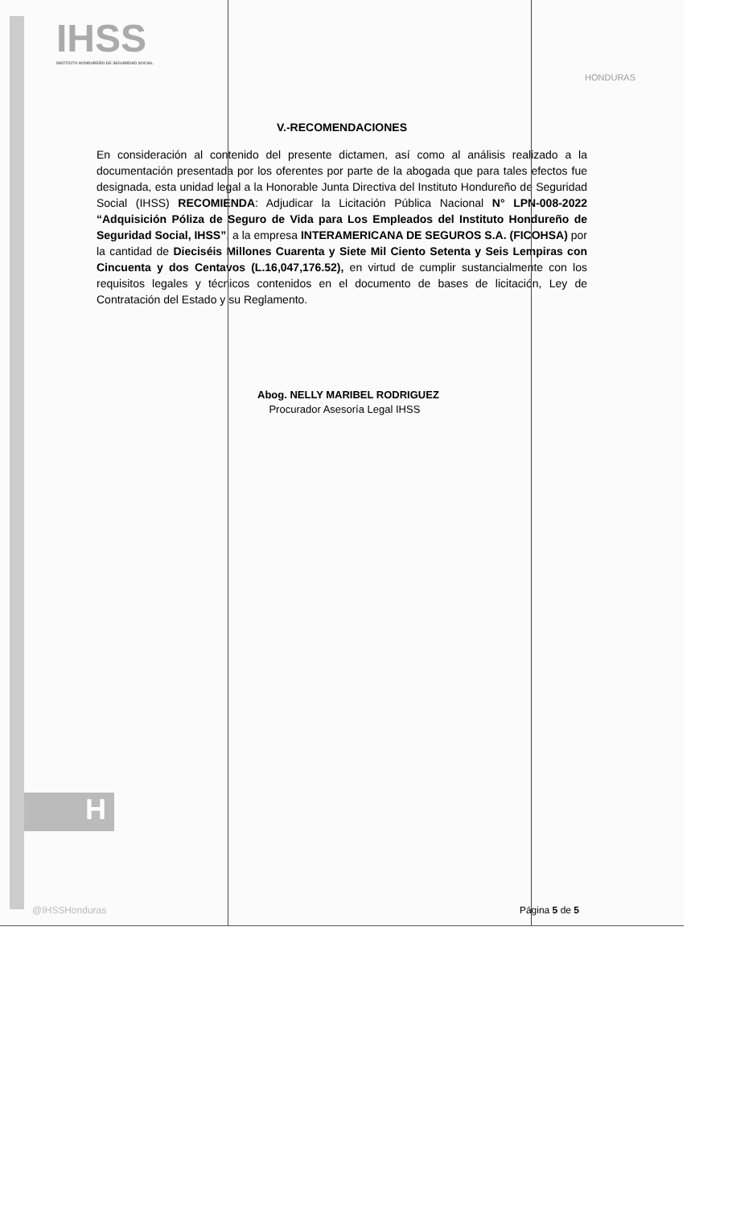IHSS
INSTITUTO HONDUREÑO DE SEGURIDAD SOCIAL
HONDURAS
V.-RECOMENDACIONES
En consideración al contenido del presente dictamen, así como al análisis realizado a la documentación presentada por los oferentes por parte de la abogada que para tales efectos fue designada, esta unidad legal a la Honorable Junta Directiva del Instituto Hondureño de Seguridad Social (IHSS) RECOMIENDA: Adjudicar la Licitación Pública Nacional N° LPN-008-2022 “Adquisición Póliza de Seguro de Vida para Los Empleados del Instituto Hondureño de Seguridad Social, IHSS”, a la empresa INTERAMERICANA DE SEGUROS S.A. (FICOHSA) por la cantidad de Dieciséis Millones Cuarenta y Siete Mil Ciento Setenta y Seis Lempiras con Cincuenta y dos Centavos (L.16,047,176.52), en virtud de cumplir sustancialmente con los requisitos legales y técnicos contenidos en el documento de bases de licitación, Ley de Contratación del Estado y su Reglamento.
Abog. NELLY MARIBEL RODRIGUEZ
Procurador Asesoría Legal IHSS
H
@IHSSHonduras Página 5 de 5